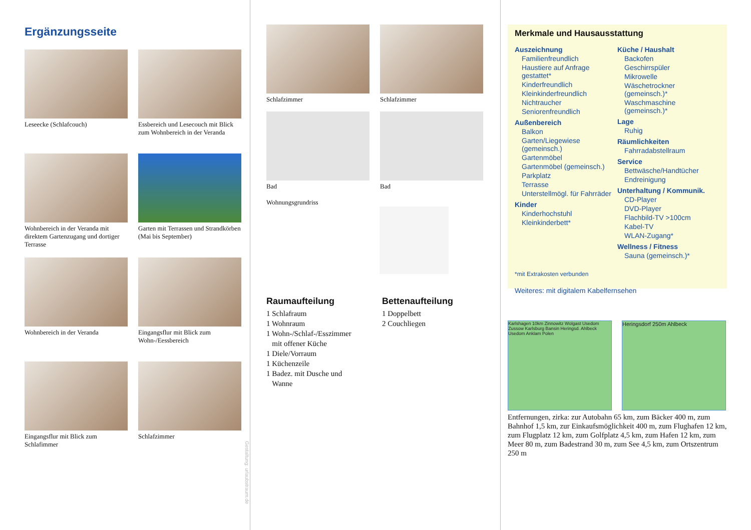Ergänzungsseite
Leseecke (Schlafcouch)
Essbereich und Lesecouch mit Blick zum Wohnbereich in der Veranda
Wohnbereich in der Veranda mit direktem Gartenzugang und dortiger Terrasse
Garten mit Terrassen und Strandkörben (Mai bis September)
Wohnbereich in der Veranda
Eingangsflur mit Blick zum Wohn-/Eessbereich
Eingangsflur mit Blick zum Schlafimmer
Schlafzimmer
Gestaltung: urlaubstraum.de
Schlafzimmer
Schlafzimmer
Bad
Bad
Wohnungsgrundriss
Raumaufteilung
1 Schlafraum
1 Wohnraum
1 Wohn-/Schlaf-/Esszimmer
mit offener Küche
1 Diele/Vorraum
1 Küchenzeile
1 Badez. mit Dusche und
Wanne
Bettenaufteilung
1 Doppelbett
2 Couchliegen
Merkmale und Hausausstattung
Auszeichnung
Familienfreundlich
Haustiere auf Anfrage gestattet*
Kinderfreundlich
Kleinkinderfreundlich
Nichtraucher
Seniorenfreundlich
Außenbereich
Balkon
Garten/Liegewiese (gemeinsch.)
Gartenmöbel
Gartenmöbel (gemeinsch.)
Parkplatz
Terrasse
Unterstellmögl. für Fahrräder
Kinder
Kinderhochstuhl
Kleinkinderbett*
Küche / Haushalt
Backofen
Geschirrspüler
Mikrowelle
Wäschetrockner (gemeinsch.)*
Waschmaschine (gemeinsch.)*
Lage
Ruhig
Räumlichkeiten
Fahrradabstellraum
Service
Bettwäsche/Handtücher
Endreinigung
Unterhaltung / Kommunik.
CD-Player
DVD-Player
Flachbild-TV >100cm
Kabel-TV
WLAN-Zugang*
Wellness / Fitness
Sauna (gemeinsch.)*
*mit Extrakosten verbunden
Weiteres: mit digitalem Kabelfernsehen
Karlshagen 10km Zinnowitz Wolgast Usedom Zussow Karlsburg Bansin Heringsd. Ahlbeck Usedom Anklam Polen
Heringsdorf 250m Ahlbeck
Entfernungen, zirka: zur Autobahn 65 km, zum Bäcker 400 m, zum Bahnhof 1,5 km, zur Einkaufsmöglichkeit 400 m, zum Flughafen 12 km, zum Flugplatz 12 km, zum Golfplatz 4,5 km, zum Hafen 12 km, zum Meer 80 m, zum Badestrand 30 m, zum See 4,5 km, zum Ortszentrum 250 m